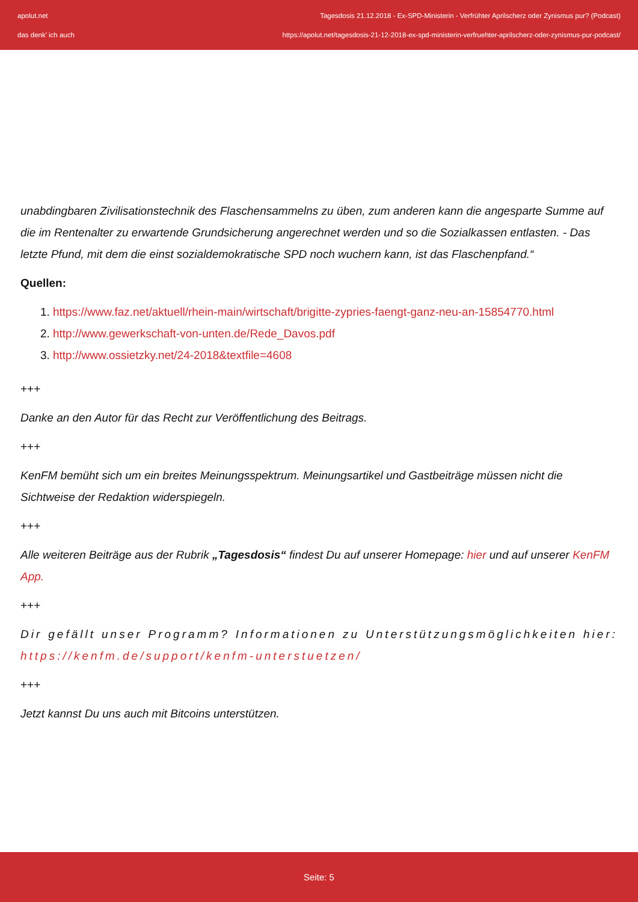apolut.net
das denk' ich auch
Tagesdosis 21.12.2018 - Ex-SPD-Ministerin - Verfrühter Aprilscherz oder Zynismus pur? (Podcast)
https://apolut.net/tagesdosis-21-12-2018-ex-spd-ministerin-verfruehter-aprilscherz-oder-zynismus-pur-podcast/
unabdingbaren Zivilisationstechnik des Flaschensammelns zu üben, zum anderen kann die angesparte Summe auf die im Rentenalter zu erwartende Grundsicherung angerechnet werden und so die Sozialkassen entlasten. - Das letzte Pfund, mit dem die einst sozialdemokratische SPD noch wuchern kann, ist das Flaschenpfand.“
Quellen:
1. https://www.faz.net/aktuell/rhein-main/wirtschaft/brigitte-zypries-faengt-ganz-neu-an-15854770.html
2. http://www.gewerkschaft-von-unten.de/Rede_Davos.pdf
3. http://www.ossietzky.net/24-2018&textfile=4608
+++
Danke an den Autor für das Recht zur Veröffentlichung des Beitrags.
+++
KenFM bemüht sich um ein breites Meinungsspektrum. Meinungsartikel und Gastbeiträge müssen nicht die Sichtweise der Redaktion widerspiegeln.
+++
Alle weiteren Beiträge aus der Rubrik „Tagesdosis“ findest Du auf unserer Homepage: hier und auf unserer KenFM App.
+++
Dir gefällt unser Programm? Informationen zu Unterstützungsmöglichkeiten hier: https://kenfm.de/support/kenfm-unterstuetzen/
+++
Jetzt kannst Du uns auch mit Bitcoins unterstützen.
Seite: 5